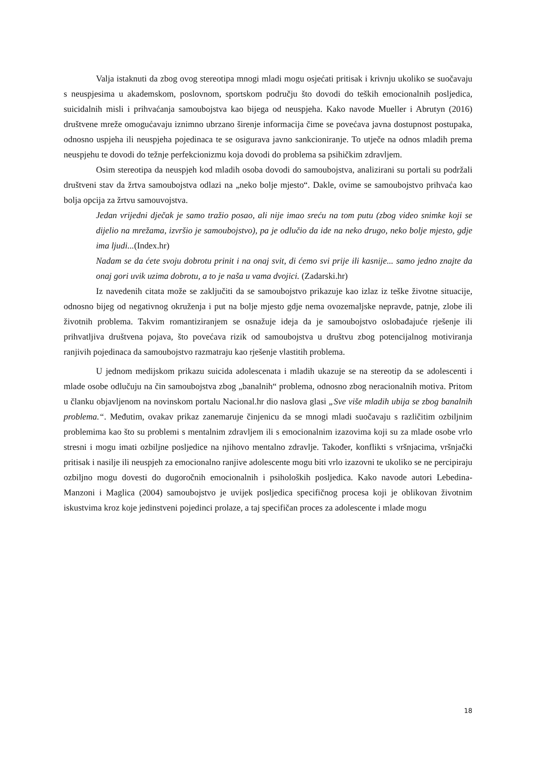Valja istaknuti da zbog ovog stereotipa mnogi mladi mogu osjećati pritisak i krivnju ukoliko se suočavaju s neuspjesima u akademskom, poslovnom, sportskom području što dovodi do teških emocionalnih posljedica, suicidalnih misli i prihvaćanja samoubojstva kao bijega od neuspjeha. Kako navode Mueller i Abrutyn (2016) društvene mreže omogućavaju iznimno ubrzano širenje informacija čime se povećava javna dostupnost postupaka, odnosno uspjeha ili neuspjeha pojedinaca te se osigurava javno sankcioniranje. To utječe na odnos mladih prema neuspjehu te dovodi do težnje perfekcionizmu koja dovodi do problema sa psihičkim zdravljem.
Osim stereotipa da neuspjeh kod mladih osoba dovodi do samoubojstva, analizirani su portali su podržali društveni stav da žrtva samoubojstva odlazi na „neko bolje mjesto“. Dakle, ovime se samoubojstvo prihvaća kao bolja opcija za žrtvu samouvojstva.
Jedan vrijedni dječak je samo tražio posao, ali nije imao sreću na tom putu (zbog video snimke koji se dijelio na mrežama, izvršio je samoubojstvo), pa je odlučio da ide na neko drugo, neko bolje mjesto, gdje ima ljudi...(Index.hr)
Nadam se da ćete svoju dobrotu prinit i na onaj svit, di ćemo svi prije ili kasnije... samo jedno znajte da onaj gori uvik uzima dobrotu, a to je naša u vama dvojici. (Zadarski.hr)
Iz navedenih citata može se zaključiti da se samoubojstvo prikazuje kao izlaz iz teške životne situacije, odnosno bijeg od negativnog okruženja i put na bolje mjesto gdje nema ovozemaljske nepravde, patnje, zlobe ili životnih problema. Takvim romantiziranjem se osnažuje ideja da je samoubojstvo oslobađajuće rješenje ili prihvatljiva društvena pojava, što povećava rizik od samoubojstva u društvu zbog potencijalnog motiviranja ranjivih pojedinaca da samoubojstvo razmatraju kao rješenje vlastitih problema.
U jednom medijskom prikazu suicida adolescenata i mladih ukazuje se na stereotip da se adolescenti i mlade osobe odlučuju na čin samoubojstva zbog „banalnih“ problema, odnosno zbog neracionalnih motiva. Pritom u članku objavljenom na novinskom portalu Nacional.hr dio naslova glasi „Sve više mladih ubija se zbog banalnih problema.“. Međutim, ovakav prikaz zanemaruje činjenicu da se mnogi mladi suočavaju s različitim ozbiljnim problemima kao što su problemi s mentalnim zdravljem ili s emocionalnim izazovima koji su za mlade osobe vrlo stresni i mogu imati ozbiljne posljedice na njihovo mentalno zdravlje. Također, konflikti s vršnjacima, vršnjački pritisak i nasilje ili neuspjeh za emocionalno ranjive adolescente mogu biti vrlo izazovni te ukoliko se ne percipiraju ozbiljno mogu dovesti do dugoročnih emocionalnih i psiholoških posljedica. Kako navode autori Lebedina-Manzoni i Maglica (2004) samoubojstvo je uvijek posljedica specifičnog procesa koji je oblikovan životnim iskustvima kroz koje jedinstveni pojedinci prolaze, a taj specifičan proces za adolescente i mlade mogu
18